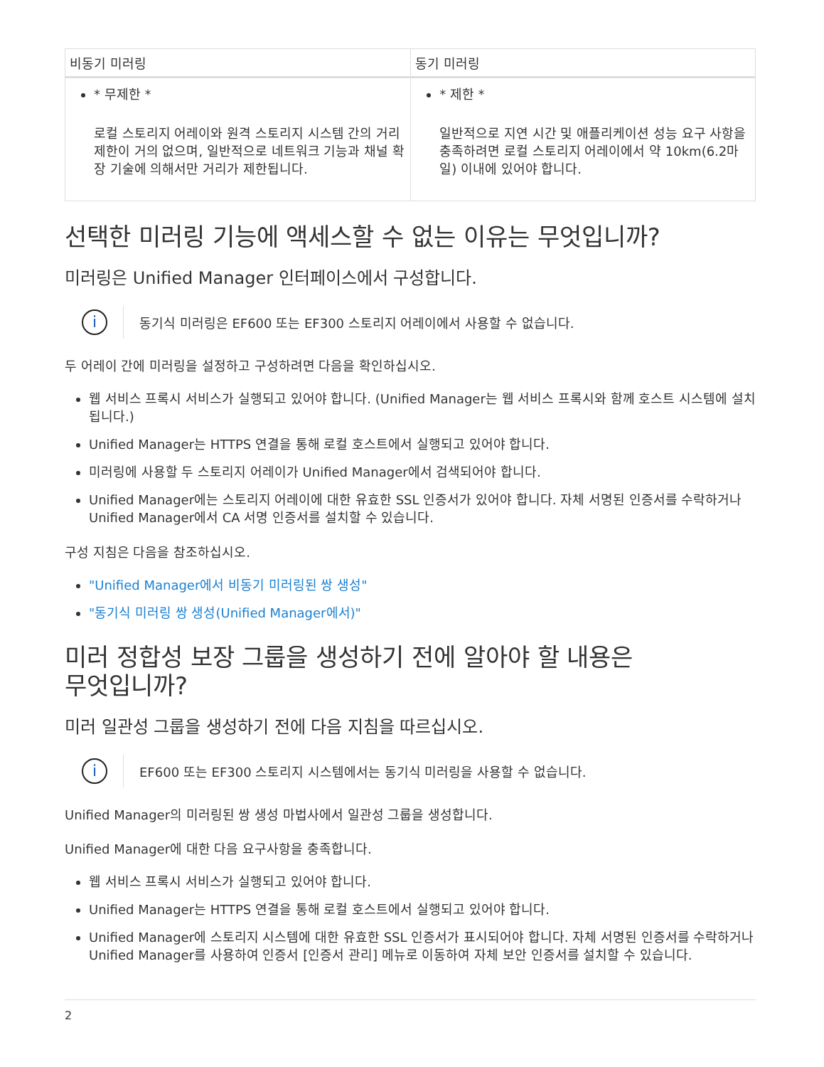| 비동기 미러링 | 동기 미러링 |
| --- | --- |
| * 무제한 * 로컬 스토리지 어레이와 원격 스토리지 시스템 간의 거리 제한이 거의 없으며, 일반적으로 네트워크 기능과 채널 확장 기술에 의해서만 거리가 제한됩니다. | * 제한 * 일반적으로 지연 시간 및 애플리케이션 성능 요구 사항을 충족하려면 로컬 스토리지 어레이에서 약 10km(6.2마일) 이내에 있어야 합니다. |
선택한 미러링 기능에 액세스할 수 없는 이유는 무엇입니까?
미러링은 Unified Manager 인터페이스에서 구성합니다.
i
동기식 미러링은 EF600 또는 EF300 스토리지 어레이에서 사용할 수 없습니다.
두 어레이 간에 미러링을 설정하고 구성하려면 다음을 확인하십시오.
웹 서비스 프록시 서비스가 실행되고 있어야 합니다. (Unified Manager는 웹 서비스 프록시와 함께 호스트 시스템에 설치됩니다.)
Unified Manager는 HTTPS 연결을 통해 로컬 호스트에서 실행되고 있어야 합니다.
미러링에 사용할 두 스토리지 어레이가 Unified Manager에서 검색되어야 합니다.
Unified Manager에는 스토리지 어레이에 대한 유효한 SSL 인증서가 있어야 합니다. 자체 서명된 인증서를 수락하거나 Unified Manager에서 CA 서명 인증서를 설치할 수 있습니다.
구성 지침은 다음을 참조하십시오.
"Unified Manager에서 비동기 미러링된 쌍 생성"
"동기식 미러링 쌍 생성(Unified Manager에서)"
미러 정합성 보장 그룹을 생성하기 전에 알아야 할 내용은
무엇입니까?
미러 일관성 그룹을 생성하기 전에 다음 지침을 따르십시오.
i
EF600 또는 EF300 스토리지 시스템에서는 동기식 미러링을 사용할 수 없습니다.
Unified Manager의 미러링된 쌍 생성 마법사에서 일관성 그룹을 생성합니다.
Unified Manager에 대한 다음 요구사항을 충족합니다.
웹 서비스 프록시 서비스가 실행되고 있어야 합니다.
Unified Manager는 HTTPS 연결을 통해 로컬 호스트에서 실행되고 있어야 합니다.
Unified Manager에 스토리지 시스템에 대한 유효한 SSL 인증서가 표시되어야 합니다. 자체 서명된 인증서를 수락하거나 Unified Manager를 사용하여 인증서 [인증서 관리] 메뉴로 이동하여 자체 보안 인증서를 설치할 수 있습니다.
2